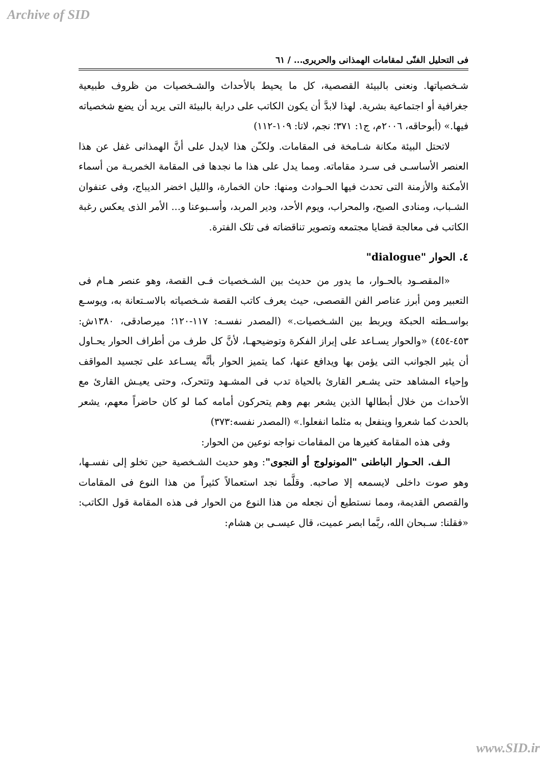Archive of SID
فی التحلیل الفنّی لمقامات الهمذانی والحریری... / ٦١
شـخصیاتها. ونعنی بالبیئة القصصیة، کل ما یحیط بالأحداث والشـخصیات من ظروف طبیعیة جغرافیة أو اجتماعیة بشریة. لهذا لابدَّ أن یکون الکاتب علی درایة بالبیئة التی یرید أن یضع شخصیاته فیها.» (أبوحاقه، ٢٠٠٦م، ج١: ٣٧١؛ نجم، لاتا: ١٠٩-١١٢)
لاتحتل البیئة مکانة شـامخة فی المقامات. ولکـّن هذا لایدل علی أنَّ الهمذانی غفل عن هذا العنصر الأساسـی فی سـرد مقاماته. ومما یدل علی هذا ما نجدها فی المقامة الخمریـة من أسماء الأمکنة والأزمنة التی تحدث فیها الحـوادث ومنها: حان الخمارة، واللیل اخضر الدیباج، وفی عنفوان الشـباب، ومنادی الصبح، والمحراب، ویوم الأحد، ودیر المربد، وأسـبوعنا و... الأمر الذی یعکس رغبة الکاتب فی معالجة قضایا مجتمعه وتصویر تناقضاته فی تلک الفترة.
٤. الحوار "dialogue"
«المقصـود بالحـوار، ما یدور من حدیث بین الشـخصیات فـی القصة، وهو عنصر هـام فی التعبیر ومن أبرز عناصر الفن القصصی، حیث یعرف کاتب القصة شـخصیاته بالاسـتعانة به، ویوسـع بواسـطته الحبکة ویربط بین الشـخصیات.» (المصدر نفسـه: ١١٧-١٢٠؛ میرصادقی، ١٣٨٠ش: ٤٥٣-٤٥٤) «والحوار یسـاعد علی إبراز الفکرة وتوضیحهـا، لأنَّ کل طرف من أطراف الحوار یحـاول أن یثیر الجوانب التی یؤمن بها ویدافع عنها، کما یتمیز الحوار بأنَّه یسـاعد علی تجسید المواقف وإحیاء المشاهد حتی یشـعر القارئ بالحیاة تدب فی المشـهد وتتحرک، وحتی یعیـش القارئ مع الأحداث من خلال أبطالها الذین یشعر بهم وهم یتحرکون أمامه کما لو کان حاضراً معهم، یشعر بالحدث کما شعروا وینفعل به مثلما انفعلوا.» (المصدر نفسه:٣٧٣)
وفی هذه المقامة کغیرها من المقامات نواجه نوعین من الحوار:
الـف. الحـوار الباطنی "المونولوج أو النجوی": وهو حدیث الشـخصیة حین تخلو إلی نفسـها، وهو صوت داخلی لایسمعه إلا صاحبه. وقلَّما نجد استعمالاً کثیراً من هذا النوع فی المقامات والقصص القدیمة، ومما نستطیع أن نجعله من هذا النوع من الحوار فی هذه المقامة قول الکاتب: «فقلنا: سـبحان الله، ربَّما ابصر عمیت، قال عیسـی بن هشام:
www.SID.ir